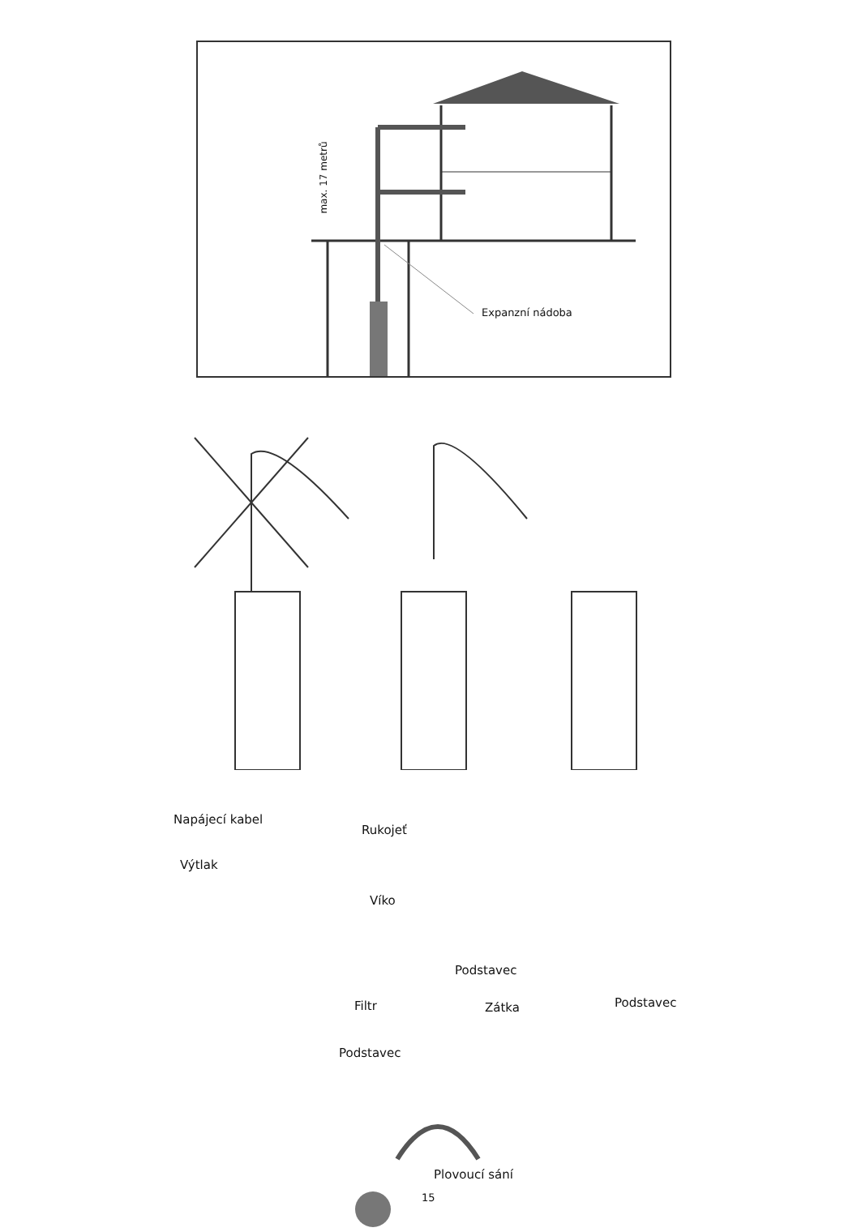max. 17 metrů
Expanzní nádoba
Napájecí kabel
Rukojeť
Výtlak
Víko
Podstavec
Filtr Zátka Podstavec
Podstavec
Plovoucí sání
15